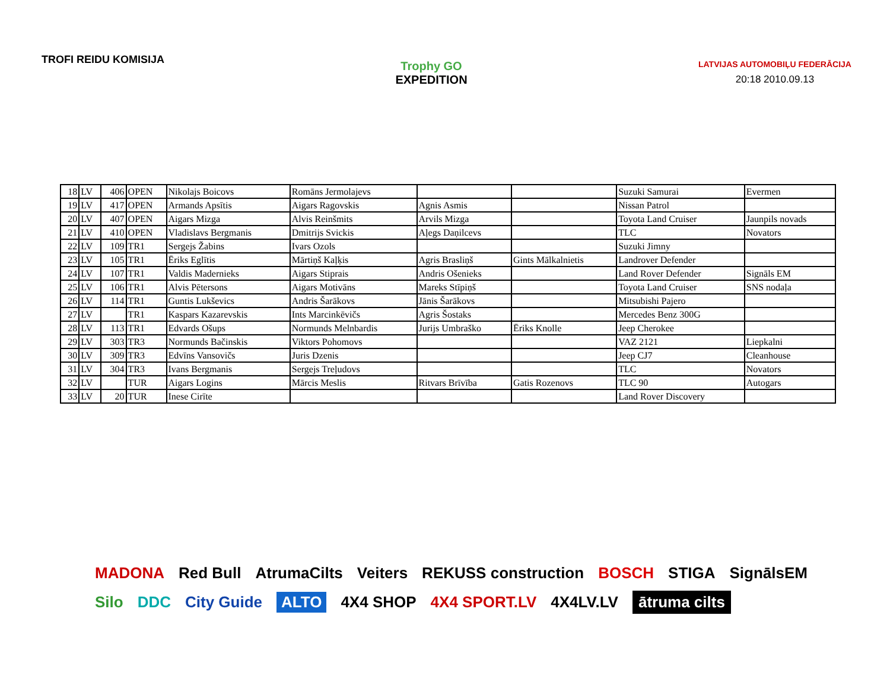TROFI REIDU KOMISIJA
Trophy GO
EXPEDITION
LATVIJAS AUTOMOBIĻU FEDERĀCIJA
20:18 2010.09.13
| 18 | LV | 406 | OPEN | Nikolajs Boicovs | Romāns Jermolajevs | | | Suzuki Samurai | Evermen |
| 19 | LV | 417 | OPEN | Armands Apsītis | Aigars Ragovskis | Agnis Asmis | | Nissan Patrol | |
| 20 | LV | 407 | OPEN | Aigars Mizga | Alvis Reinšmits | Arvils Mizga | | Toyota Land Cruiser | Jaunpils novads |
| 21 | LV | 410 | OPEN | Vladislavs Bergmanis | Dmitrijs Svickis | Aļegs Daņilcevs | | TLC | Novators |
| 22 | LV | 109 | TR1 | Sergejs Žabins | Ivars Ozols | | | Suzuki Jimny | |
| 23 | LV | 105 | TR1 | Ēriks Eglītis | Mārtiņš Kaļķis | Agris Brasliņš | Gints Mālkalnietis | Landrover Defender | |
| 24 | LV | 107 | TR1 | Valdis Madernieks | Aigars Stiprais | Andris Ošenieks | | Land Rover Defender | Signāls EM |
| 25 | LV | 106 | TR1 | Alvis Pētersons | Aigars Motivāns | Mareks Stīpiņš | | Toyota Land Cruiser | SNS nodaļa |
| 26 | LV | 114 | TR1 | Guntis Lukševics | Andris Šarākovs | Jānis Šarākovs | | Mitsubishi Pajero | |
| 27 | LV | | TR1 | Kaspars Kazarevskis | Ints Marcinkēvičs | Agris Šostaks | | Mercedes Benz 300G | |
| 28 | LV | 113 | TR1 | Edvards Ošups | Normunds Melnbardis | Jurijs Umbraško | Ēriks Knolle | Jeep Cherokee | |
| 29 | LV | 303 | TR3 | Normunds Bačinskis | Viktors Pohomovs | | | VAZ 2121 | Liepkalni |
| 30 | LV | 309 | TR3 | Edvīns Vansovičs | Juris Dzenis | | | Jeep CJ7 | Cleanhouse |
| 31 | LV | 304 | TR3 | Ivans Bergmanis | Sergejs Treļudovs | | | TLC | Novators |
| 32 | LV | | TUR | Aigars Logins | Mārcis Meslis | Ritvars Brīvība | Gatis Rozenovs | TLC 90 | Autogars |
| 33 | LV | 20 | TUR | Inese Cirīte | | | | Land Rover Discovery | |
MADONA Red Bull AtrumaCilts Veiters REKUSS construction BOSCH STIGA SignālsEM Silo DDC City Guide ALTO 4X4 SHOP 4X4 SPORT.LV 4X4LV.LV ātruma cilts